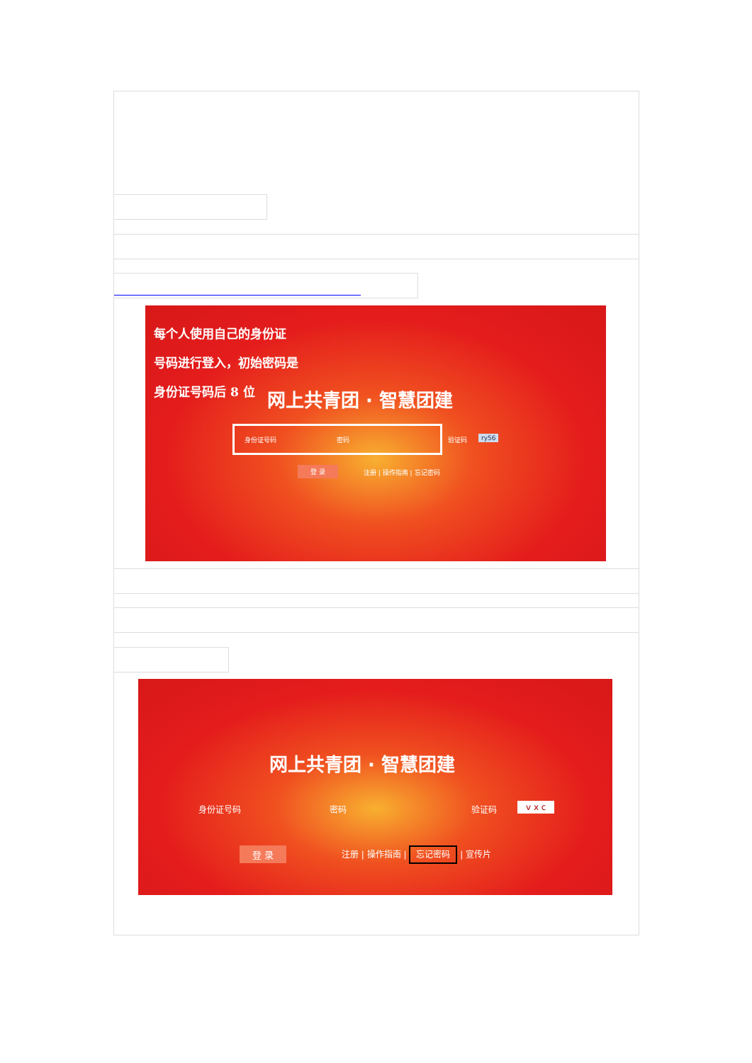每个人使用自己的身份证
号码进行登入，初始密码是
身份证号码后 8 位
网上共青团 · 智慧团建
身份证号码 密码 验证码 ry56
登 录 注册 | 操作指南 | 忘记密码
网上共青团 · 智慧团建
身份证号码 密码 验证码 v x c
登 录 注册 | 操作指南 | 忘记密码 | 宣传片